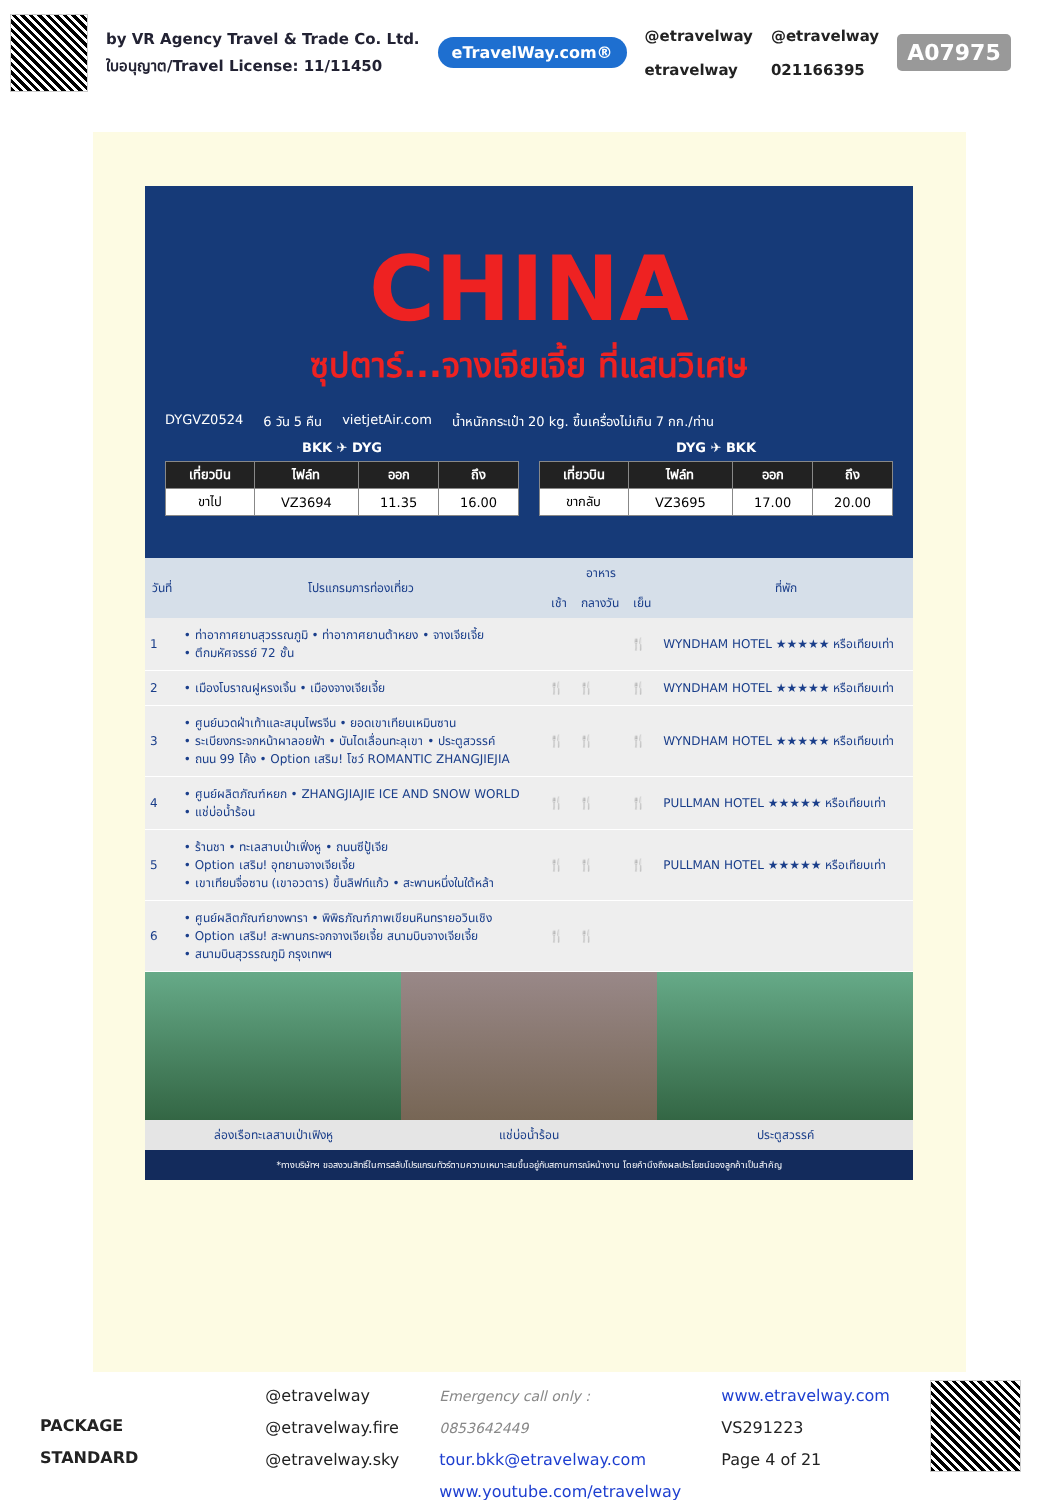by VR Agency Travel & Trade Co. Ltd.
ใบอนุญาต/Travel License: 11/11450
eTravelWay.com®
@etravelway
etravelway
@etravelway
021166395
A07975
CHINA
ซุปตาร์...จางเจียเจี้ย ที่แสนวิเศษ
DYGVZ0524 6 วัน 5 คืน vietjetAir.com น้ำหนักกระเป๋า 20 kg. ขึ้นเครื่องไม่เกิน 7 กก./ท่าน
BKK ✈ DYG DYG ✈ BKK
| เที่ยวบิน | ไฟล์ท | ออก | ถึง |
| --- | --- | --- | --- |
| ขาไป | VZ3694 | 11.35 | 16.00 |
| เที่ยวบิน | ไฟล์ท | ออก | ถึง |
| --- | --- | --- | --- |
| ขากลับ | VZ3695 | 17.00 | 20.00 |
| วันที่ | โปรแกรมการท่องเที่ยว | อาหาร | | | ที่พัก |
| --- | --- | --- | --- | --- | --- |
| | | เช้า | กลางวัน | เย็น | |
| 1 | • ท่าอากาศยานสุวรรณภูมิ • ท่าอากาศยานต้าหยง • จางเจียเจี้ย • ตึกมหัศจรรย์ 72 ชั้น | | | 🍴 | WYNDHAM HOTEL ★★★★★ หรือเทียบเท่า |
| 2 | • เมืองโบราณฝูหรงเจิ้น • เมืองจางเจียเจี้ย | 🍴 | 🍴 | 🍴 | WYNDHAM HOTEL ★★★★★ หรือเทียบเท่า |
| 3 | • ศูนย์นวดฝ่าเท้าและสมุนไพรจีน • ยอดเขาเทียนเหมินซาน • ระเบียงกระจกหน้าผาลอยฟ้า • บันไดเลื่อนทะลุเขา • ประตูสวรรค์ • ถนน 99 โค้ง • Option เสริม! โชว์ ROMANTIC ZHANGJIEJIA | 🍴 | 🍴 | 🍴 | WYNDHAM HOTEL ★★★★★ หรือเทียบเท่า |
| 4 | • ศูนย์ผลิตภัณฑ์หยก • ZHANGJIAJIE ICE AND SNOW WORLD • แช่บ่อน้ำร้อน | 🍴 | 🍴 | 🍴 | PULLMAN HOTEL ★★★★★ หรือเทียบเท่า |
| 5 | • ร้านชา • ทะเลสาบเป่าเฟิ่งหู • ถนนซีปู้เจีย • Option เสริม! อุทยานจางเจียเจี้ย • เขาเทียนจื่อซาน (เขาอวตาร) ขึ้นลิฟท์แก้ว • สะพานหนึ่งในใต้หล้า | 🍴 | 🍴 | 🍴 | PULLMAN HOTEL ★★★★★ หรือเทียบเท่า |
| 6 | • ศูนย์ผลิตภัณฑ์ยางพารา • พิพิธภัณฑ์ภาพเขียนหินทรายอวินเชิง • Option เสริม! สะพานกระจกจางเจียเจี้ย สนามบินจางเจียเจี้ย • สนามบินสุวรรณภูมิ กรุงเทพฯ | 🍴 | 🍴 | | |
ล่องเรือทะเลสาบเป่าเฟิงหู แช่บ่อน้ำร้อน ประตูสวรรค์
*ทางบริษัทฯ ขอสงวนสิทธิ์ในการสลับโปรแกรมทัวร์ตามความเหมาะสมขึ้นอยู่กับสถานการณ์หน้างาน โดยคำนึงถึงผลประโยชน์ของลูกค้าเป็นสำคัญ
PACKAGE STANDARD
@etravelway
@etravelway.fire
@etravelway.sky
Emergency call only : 0853642449
tour.bkk@etravelway.com
www.youtube.com/etravelway
www.etravelway.com
VS291223
Page 4 of 21